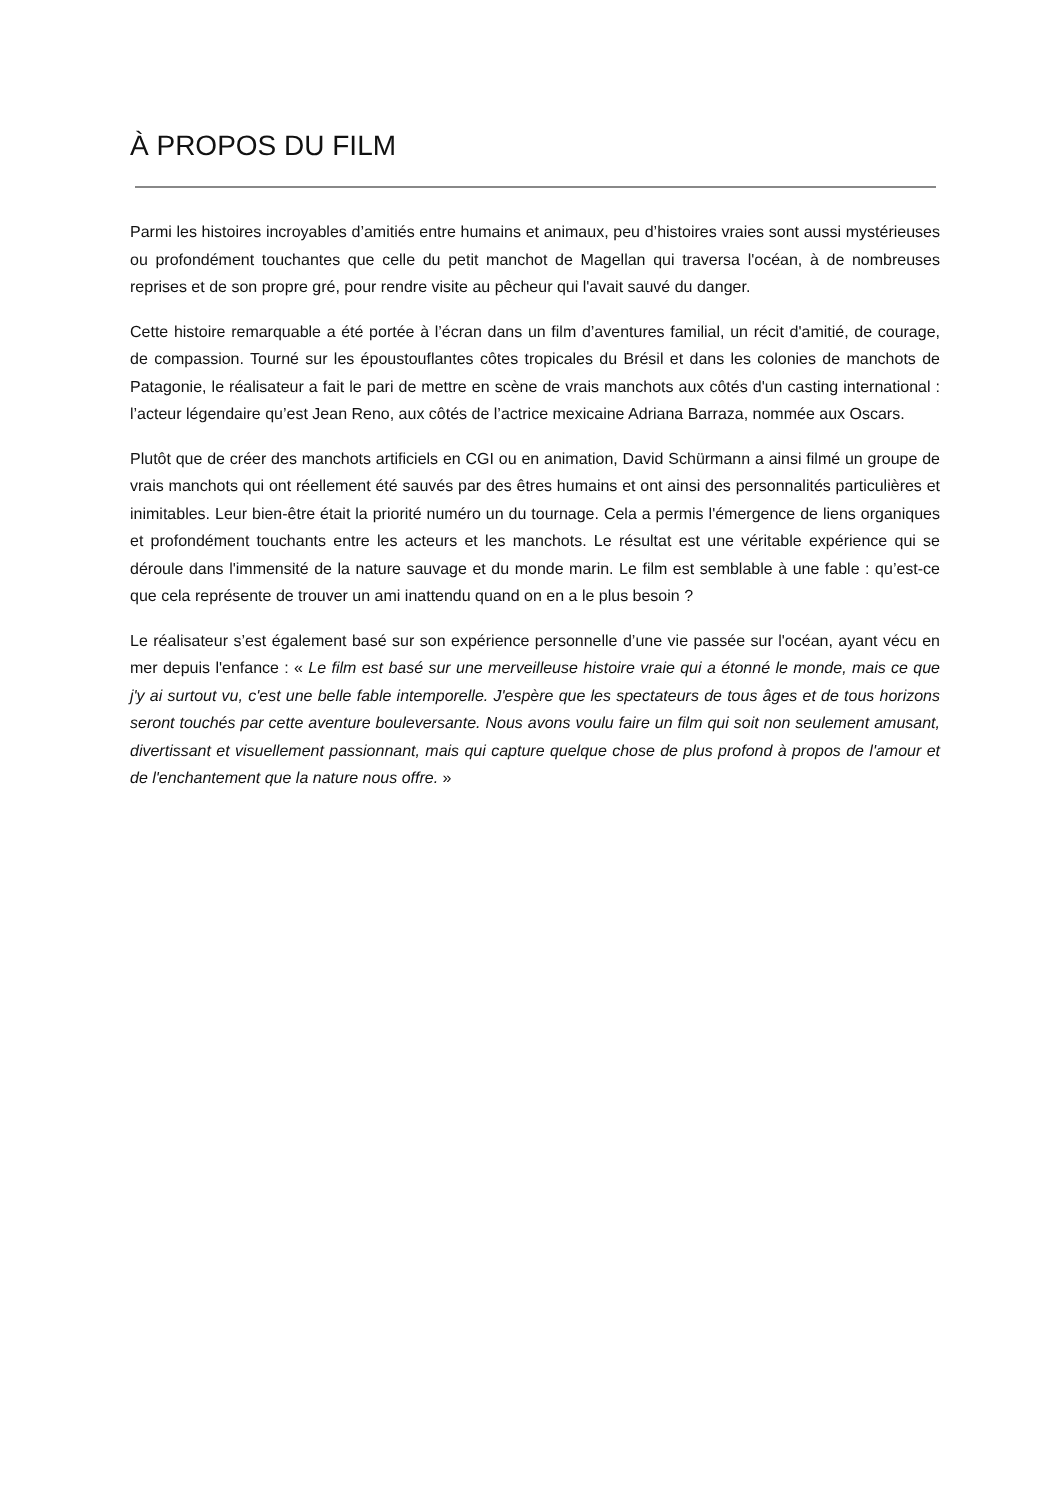À PROPOS DU FILM
Parmi les histoires incroyables d’amitiés entre humains et animaux, peu d’histoires vraies sont aussi mystérieuses ou profondément touchantes que celle du petit manchot de Magellan qui traversa l'océan, à de nombreuses reprises et de son propre gré, pour rendre visite au pêcheur qui l'avait sauvé du danger.
Cette histoire remarquable a été portée à l’écran dans un film d’aventures familial, un récit d'amitié, de courage, de compassion. Tourné sur les époustouflantes côtes tropicales du Brésil et dans les colonies de manchots de Patagonie, le réalisateur a fait le pari de mettre en scène de vrais manchots aux côtés d'un casting international : l’acteur légendaire qu’est Jean Reno, aux côtés de l’actrice mexicaine Adriana Barraza, nommée aux Oscars.
Plutôt que de créer des manchots artificiels en CGI ou en animation, David Schürmann a ainsi filmé un groupe de vrais manchots qui ont réellement été sauvés par des êtres humains et ont ainsi des personnalités particulières et inimitables. Leur bien-être était la priorité numéro un du tournage. Cela a permis l'émergence de liens organiques et profondément touchants entre les acteurs et les manchots. Le résultat est une véritable expérience qui se déroule dans l'immensité de la nature sauvage et du monde marin. Le film est semblable à une fable : qu’est-ce que cela représente de trouver un ami inattendu quand on en a le plus besoin ?
Le réalisateur s’est également basé sur son expérience personnelle d’une vie passée sur l'océan, ayant vécu en mer depuis l'enfance : « Le film est basé sur une merveilleuse histoire vraie qui a étonné le monde, mais ce que j'y ai surtout vu, c'est une belle fable intemporelle. J'espère que les spectateurs de tous âges et de tous horizons seront touchés par cette aventure bouleversante. Nous avons voulu faire un film qui soit non seulement amusant, divertissant et visuellement passionnant, mais qui capture quelque chose de plus profond à propos de l'amour et de l'enchantement que la nature nous offre. »